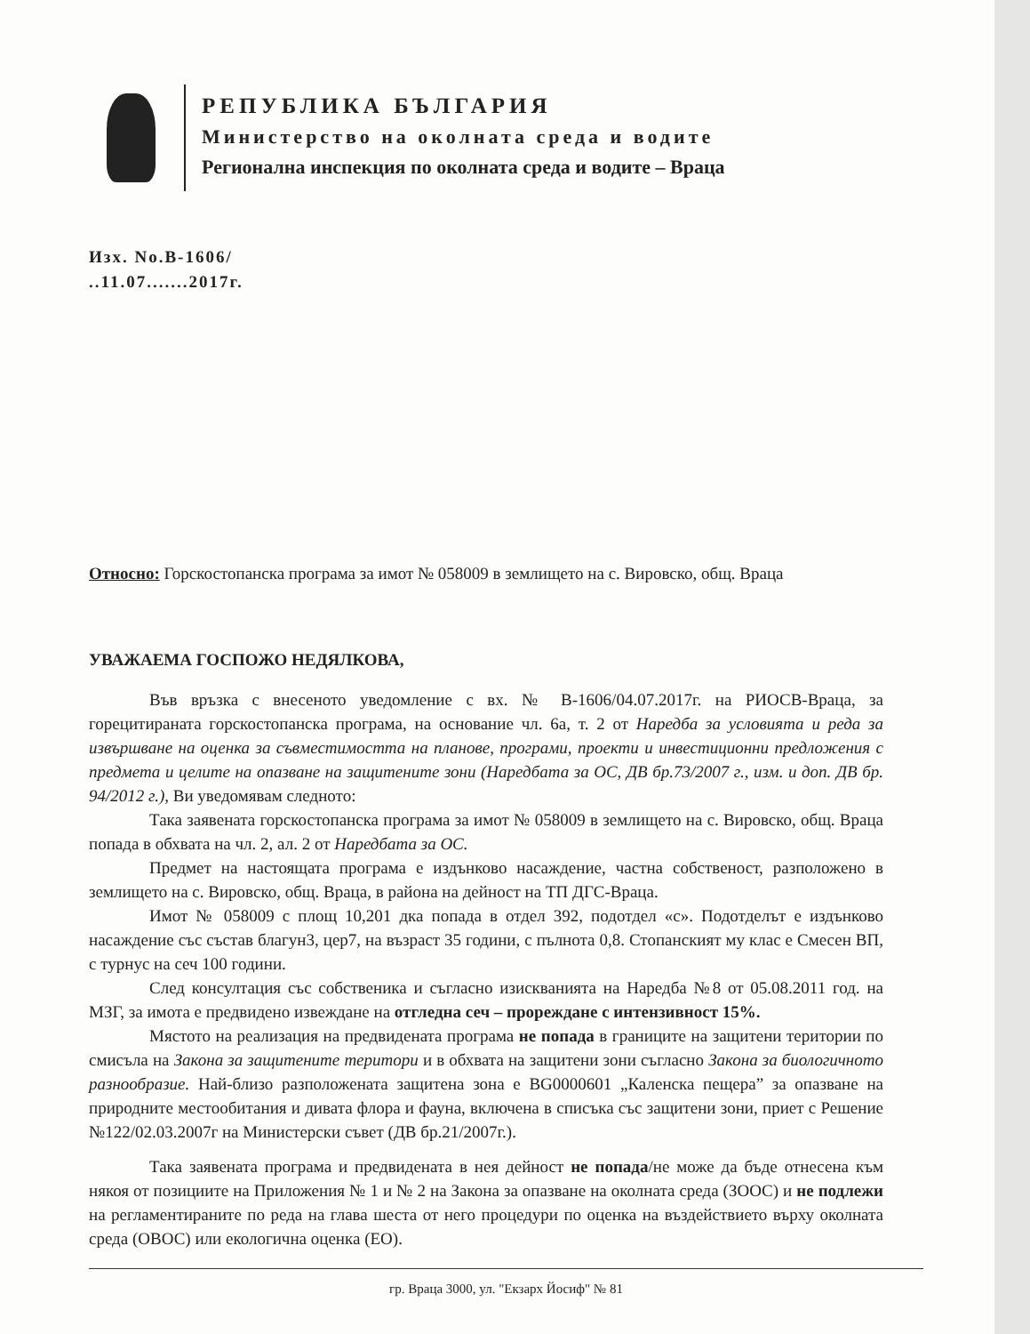РЕПУБЛИКА БЪЛГАРИЯ
Министерство на околната среда и водите
Регионална инспекция по околната среда и водите – Враца
Изх. No.B-1606/
..11.07.......2017г.
Относно: Горскостопанска програма за имот № 058009 в землището на с. Вировско, общ. Враца
УВАЖАЕМА ГОСПОЖО НЕДЯЛКОВА,
Във връзка с внесеното уведомление с вх. № В-1606/04.07.2017г. на РИОСВ-Враца, за горецитираната горскостопанска програма, на основание чл. 6а, т. 2 от Наредба за условията и реда за извършване на оценка за съвместимостта на планове, програми, проекти и инвестиционни предложения с предмета и целите на опазване на защитените зони (Наредбата за ОС, ДВ бр.73/2007 г., изм. и доп. ДВ бр. 94/2012 г.), Ви уведомявам следното:
Така заявената горскостопанска програма за имот № 058009 в землището на с. Вировско, общ. Враца попада в обхвата на чл. 2, ал. 2 от Наредбата за ОС.
Предмет на настоящата програма е издънково насаждение, частна собственост, разположено в землището на с. Вировско, общ. Враца, в района на дейност на ТП ДГС-Враца.
Имот № 058009 с площ 10,201 дка попада в отдел 392, подотдел «с». Подотделът е издънково насаждение със състав благун3, цер7, на възраст 35 години, с пълнота 0,8. Стопанският му клас е Смесен ВП, с турнус на сеч 100 години.
След консултация със собственика и съгласно изискванията на Наредба №8 от 05.08.2011 год. на МЗГ, за имота е предвидено извеждане на отгледна сеч – прореждане с интензивност 15%.
Мястото на реализация на предвидената програма не попада в границите на защитени територии по смисъла на Закона за защитените територи и в обхвата на защитени зони съгласно Закона за биологичното разнообразие. Най-близо разположената защитена зона е BG0000601 „Каленска пещера” за опазване на природните местообитания и дивата флора и фауна, включена в списъка със защитени зони, приет с Решение №122/02.03.2007г на Министерски съвет (ДВ бр.21/2007г.).
Така заявената програма и предвидената в нея дейност не попада/не може да бъде отнесена към някоя от позициите на Приложения № 1 и № 2 на Закона за опазване на околната среда (ЗООС) и не подлежи на регламентираните по реда на глава шеста от него процедури по оценка на въздействието върху околната среда (ОВОС) или екологична оценка (ЕО).
гр. Враца 3000, ул. "Екзарх Йосиф" № 81